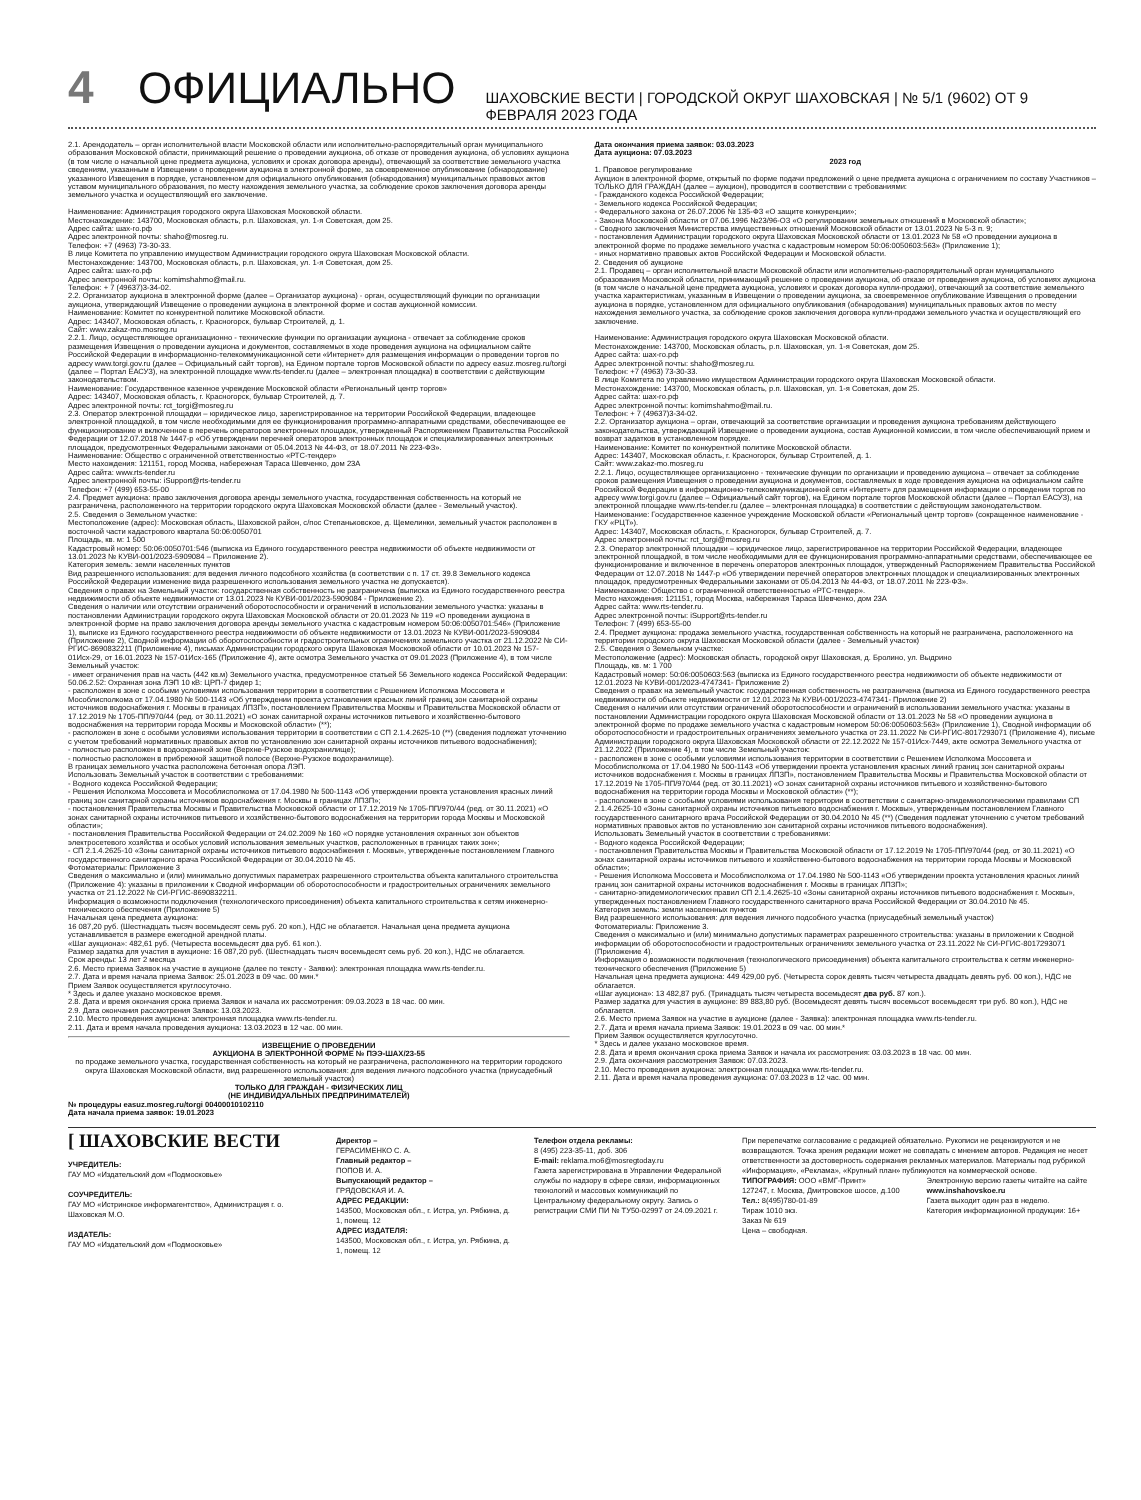4 ОФИЦИАЛЬНО ШАХОВСКИЕ ВЕСТИ | ГОРОДСКОЙ ОКРУГ ШАХОВСКАЯ | № 5/1 (9602) ОТ 9 ФЕВРАЛЯ 2023 ГОДА
2.1. Арендодатель – орган исполнительной власти Московской области или исполнительно-распорядительный орган муниципального образования Московской области, принимающий решение о проведении аукциона, об отказе от проведения аукциона, об условиях аукциона (в том числе о начальной цене предмета аукциона, условиях и сроках договора аренды), отвечающий за соответствие земельного участка сведениям, указанным в Извещении о проведении аукциона в электронной форме, за своевременное опубликование (обнародование) указанного Извещения в порядке, установленном для официального опубликования (обнародования) муниципальных правовых актов уставом муниципального образования, по месту нахождения земельного участка, за соблюдение сроков заключения договора аренды земельного участка и осуществляющий его заключение.
Наименование: Администрация городского округа Шаховская Московской области.
Местонахождение: 143700, Московская область, р.п. Шаховская, ул. 1-я Советская, дом 25.
Адрес сайта: шах-го.рф
Адрес электронной почты: shaho@mosreg.ru.
Телефон: +7 (4963) 73-30-33.
В лице Комитета по управлению имуществом Администрации городского округа Шаховская Московской области.
Местонахождение: 143700, Московская область, р.п. Шаховская, ул. 1-я Советская, дом 25.
Адрес сайта: шах-го.рф
Адрес электронной почты: komimshahmo@mail.ru.
Телефон: + 7 (49637)3-34-02.
2.2. Организатор аукциона в электронной форме (далее – Организатор аукциона) - орган, осуществляющий функции по организации аукциона, утверждающий Извещение о проведении аукциона в электронной форме и состав аукционной комиссии.
Наименование: Комитет по конкурентной политике Московской области.
Адрес: 143407, Московская область, г. Красногорск, бульвар Строителей, д. 1.
Сайт: www.zakaz-mo.mosreg.ru
2.2.1. Лицо, осуществляющее организационно - технические функции по организации аукциона - отвечает за соблюдение сроков размещения Извещения о проведении аукциона и документов, составляемых в ходе проведения аукциона на официальном сайте Российской Федерации в информационно-телекоммуникационной сети «Интернет» для размещения информации о проведении торгов по адресу www.torgi.gov.ru (далее – Официальный сайт торгов), на Едином портале торгов Московской области по адресу easuz.mosreg.ru/torgi (далее – Портал ЕАСУЗ), на электронной площадке www.rts-tender.ru (далее – электронная площадка) в соответствии с действующим законодательством.
Наименование: Государственное казенное учреждение Московской области «Региональный центр торгов»
Адрес: 143407, Московская область, г. Красногорск, бульвар Строителей, д. 7.
Адрес электронной почты: rct_torgi@mosreg.ru
2.3. Оператор электронной площадки – юридическое лицо, зарегистрированное на территории Российской Федерации, владеющее электронной площадкой, в том числе необходимыми для ее функционирования программно-аппаратными средствами, обеспечивающее ее функционирование и включенное в перечень операторов электронных площадок, утвержденный Распоряжением Правительства Российской Федерации от 12.07.2018 № 1447-р «Об утверждении перечней операторов электронных площадок и специализированных электронных площадок, предусмотренных Федеральными законами от 05.04.2013 № 44-ФЗ, от 18.07.2011 № 223-ФЗ».
Наименование: Общество с ограниченной ответственностью «РТС-тендер»
Место нахождения: 121151, город Москва, набережная Тараса Шевченко, дом 23А
Адрес сайта: www.rts-tender.ru
Адрес электронной почты: iSupport@rts-tender.ru
Телефон: +7 (499) 653-55-00
2.4. Предмет аукциона: право заключения договора аренды земельного участка, государственная собственность на который не разграничена, расположенного на территории городского округа Шаховская Московской области (далее - Земельный участок).
2.5. Сведения о Земельном участке:
Местоположение (адрес): Московская область, Шаховской район, с/пос Степаньковское, д. Щемелинки, земельный участок расположен в восточной части кадастрового квартала 50:06:0050701
Площадь, кв. м: 1 500
Кадастровый номер: 50:06:0050701:546 (выписка из Единого государственного реестра недвижимости об объекте недвижимости от 13.01.2023 № КУВИ-001/2023-5909084 – Приложение 2).
Категория земель: земли населенных пунктов
Вид разрешенного использования: для ведения личного подсобного хозяйства (в соответствии с п. 17 ст. 39.8 Земельного кодекса Российской Федерации изменение вида разрешенного использования земельного участка не допускается).
Сведения о правах на Земельный участок: государственная собственность не разграничена (выписка из Единого государственного реестра недвижимости об объекте недвижимости от 13.01.2023 № КУВИ-001/2023-5909084 - Приложение 2).
Сведения о наличии или отсутствии ограничений оборотоспособности и ограничений в использовании земельного участка: указаны в постановлении Администрации городского округа Шаховская Московской области от 20.01.2023 № 119 «О проведении аукциона в электронной форме на право заключения договора аренды земельного участка с кадастровым номером 50:06:0050701:546» (Приложение 1), выписке из Единого государственного реестра недвижимости об объекте недвижимости от 13.01.2023 № КУВИ-001/2023-5909084 (Приложение 2), Сводной информации об оборотоспособности и градостроительных ограничениях земельного участка от 21.12.2022 № СИ-РГИС-8690832211 (Приложение 4), письмах Администрации городского округа Шаховская Московской области от 10.01.2023 № 157-01Исх-29, от 16.01.2023 № 157-01Исх-165 (Приложение 4), акте осмотра Земельного участка от 09.01.2023 (Приложение 4), в том числе Земельный участок:
- имеет ограничения прав на часть (442 кв.м) Земельного участка, предусмотренное статьей 56 Земельного кодекса Российской Федерации: 50.06.2.52: Охранная зона ЛЭП 10 кВ: ЦРП-7 фидер 1;
- расположен в зоне с особыми условиями использования территории в соответствии с Решением Исполкома Моссовета и Мособлисполкома от 17.04.1980 № 500-1143 «Об утверждении проекта установления красных линий границ зон санитарной охраны источников водоснабжения г. Москвы в границах ЛПЗП», постановлением Правительства Москвы и Правительства Московской области от 17.12.2019 № 1705-ПП/970/44 (ред. от 30.11.2021) «О зонах санитарной охраны источников питьевого и хозяйственно-бытового водоснабжения на территории города Москвы и Московской области» (**);
- расположен в зоне с особыми условиями использования территории в соответствии с СП 2.1.4.2625-10 (**) (сведения подлежат уточнению с учетом требований нормативных правовых актов по установлению зон санитарной охраны источников питьевого водоснабжения);
- полностью расположен в водоохранной зоне (Верхне-Рузское водохранилище);
- полностью расположен в прибрежной защитной полосе (Верхне-Рузское водохранилище).
В границах земельного участка расположена бетонная опора ЛЭП.
Использовать Земельный участок в соответствии с требованиями:
- Водного кодекса Российской Федерации;
- Решения Исполкома Моссовета и Мособлисполкома от 17.04.1980 № 500-1143 «Об утверждении проекта установления красных линий границ зон санитарной охраны источников водоснабжения г. Москвы в границах ЛПЗП»;
- постановления Правительства Москвы и Правительства Московской области от 17.12.2019 № 1705-ПП/970/44 (ред. от 30.11.2021) «О зонах санитарной охраны источников питьевого и хозяйственно-бытового водоснабжения на территории города Москвы и Московской области»;
- постановления Правительства Российской Федерации от 24.02.2009 № 160 «О порядке установления охранных зон объектов электросетевого хозяйства и особых условий использования земельных участков, расположенных в границах таких зон»;
- СП 2.1.4.2625-10 «Зоны санитарной охраны источников питьевого водоснабжения г. Москвы», утвержденные постановлением Главного государственного санитарного врача Российской Федерации от 30.04.2010 № 45.
Фотоматериалы: Приложение 3
Сведения о максимально и (или) минимально допустимых параметрах разрешенного строительства объекта капитального строительства (Приложение 4): указаны в приложении к Сводной информации об оборотоспособности и градостроительных ограничениях земельного участка от 21.12.2022 № СИ-РГИС-8690832211.
Информация о возможности подключения (технологического присоединения) объекта капитального строительства к сетям инженерно-технического обеспечения (Приложение 5)
Начальная цена предмета аукциона:
16 087,20 руб. (Шестнадцать тысяч восемьдесят семь руб. 20 коп.), НДС не облагается. Начальная цена предмета аукциона устанавливается в размере ежегодной арендной платы.
«Шаг аукциона»: 482,61 руб. (Четыреста восемьдесят два руб. 61 коп.).
Размер задатка для участия в аукционе: 16 087,20 руб. (Шестнадцать тысяч восемьдесят семь руб. 20 коп.), НДС не облагается.
Срок аренды: 13 лет 2 месяца
2.6. Место приема Заявок на участие в аукционе (далее по тексту - Заявки): электронная площадка www.rts-tender.ru.
2.7. Дата и время начала приема Заявок: 25.01.2023 в 09 час. 00 мин.*
Прием Заявок осуществляется круглосуточно.
* Здесь и далее указано московское время.
2.8. Дата и время окончания срока приема Заявок и начала их рассмотрения: 09.03.2023 в 18 час. 00 мин.
2.9. Дата окончания рассмотрения Заявок: 13.03.2023.
2.10. Место проведения аукциона: электронная площадка www.rts-tender.ru.
2.11. Дата и время начала проведения аукциона: 13.03.2023 в 12 час. 00 мин.
ИЗВЕЩЕНИЕ О ПРОВЕДЕНИИ
АУКЦИОНА В ЭЛЕКТРОННОЙ ФОРМЕ № ПЭЭ-ШАХ/23-55
по продаже земельного участка, государственная собственность на который не разграничена, расположенного на территории городского округа Шаховская Московской области, вид разрешенного использования: для ведения личного подсобного участка (приусадебный земельный участок)
ТОЛЬКО ДЛЯ ГРАЖДАН - ФИЗИЧЕСКИХ ЛИЦ
(НЕ ИНДИВИДУАЛЬНЫХ ПРЕДПРИНИМАТЕЛЕЙ)
№ процедуры easuz.mosreg.ru/torgi 00400010102110
Дата начала приема заявок: 19.01.2023
Дата окончания приема заявок: 03.03.2023
Дата аукциона: 07.03.2023
2023 год
1. Правовое регулирование
Аукцион в электронной форме, открытый по форме подачи предложений о цене предмета аукциона с ограничением по составу Участников – ТОЛЬКО ДЛЯ ГРАЖДАН (далее – аукцион), проводится в соответствии с требованиями:
- Гражданского кодекса Российской Федерации;
- Земельного кодекса Российской Федерации;
- Федерального закона от 26.07.2006 № 135-ФЗ «О защите конкуренции»;
- Закона Московской области от 07.06.1996 №23/96-ОЗ «О регулировании земельных отношений в Московской области»;
- Сводного заключения Министерства имущественных отношений Московской области от 13.01.2023 № 5-3 п. 9;
- постановления Администрации городского округа Шаховская Московской области от 13.01.2023 № 58 «О проведении аукциона в электронной форме по продаже земельного участка с кадастровым номером 50:06:0050603:563» (Приложение 1);
- иных нормативно правовых актов Российской Федерации и Московской области.
2. Сведения об аукционе
2.1. Продавец – орган исполнительной власти Московской области или исполнительно-распорядительный орган муниципального образования Московской области, принимающий решение о проведении аукциона, об отказе от проведения аукциона, об условиях аукциона (в том числе о начальной цене предмета аукциона, условиях и сроках договора купли-продажи), отвечающий за соответствие земельного участка характеристикам, указанным в Извещении о проведении аукциона, за своевременное опубликование Извещения о проведении аукциона в порядке, установленном для официального опубликования (обнародования) муниципальных правовых актов по месту нахождения земельного участка, за соблюдение сроков заключения договора купли-продажи земельного участка и осуществляющий его заключение.
Наименование: Администрация городского округа Шаховская Московской области.
Местонахождение: 143700, Московская область, р.п. Шаховская, ул. 1-я Советская, дом 25.
Адрес сайта: шах-го.рф
Адрес электронной почты: shaho@mosreg.ru.
Телефон: +7 (4963) 73-30-33.
В лице Комитета по управлению имуществом Администрации городского округа Шаховская Московской области.
Местонахождение: 143700, Московская область, р.п. Шаховская, ул. 1-я Советская, дом 25.
Адрес сайта: шах-го.рф
Адрес электронной почты: komimshahmo@mail.ru.
Телефон: + 7 (49637)3-34-02.
2.2. Организатор аукциона – орган, отвечающий за соответствие организации и проведения аукциона требованиям действующего законодательства, утверждающий Извещение о проведении аукциона, состав Аукционной комиссии, в том числе обеспечивающий прием и возврат задатков в установленном порядке.
Наименование: Комитет по конкурентной политике Московской области.
Адрес: 143407, Московская область, г. Красногорск, бульвар Строителей, д. 1.
Сайт: www.zakaz-mo.mosreg.ru
2.2.1. Лицо, осуществляющее организационно - технические функции по организации и проведению аукциона – отвечает за соблюдение сроков размещения Извещения о проведении аукциона и документов, составляемых в ходе проведения аукциона на официальном сайте Российской Федерации в информационно-телекоммуникационной сети «Интернет» для размещения информации о проведении торгов по адресу www.torgi.gov.ru (далее – Официальный сайт торгов), на Едином портале торгов Московской области (далее – Портал ЕАСУЗ), на электронной площадке www.rts-tender.ru (далее – электронная площадка) в соответствии с действующим законодательством.
Наименование: Государственное казенное учреждение Московской области «Региональный центр торгов» (сокращенное наименование - ГКУ «РЦТ»).
Адрес: 143407, Московская область, г. Красногорск, бульвар Строителей, д. 7.
Адрес электронной почты: rct_torgi@mosreg.ru
2.3. Оператор электронной площадки – юридическое лицо, зарегистрированное на территории Российской Федерации, владеющее электронной площадкой, в том числе необходимыми для ее функционирования программно-аппаратными средствами, обеспечивающее ее функционирование и включенное в перечень операторов электронных площадок, утвержденный Распоряжением Правительства Российской Федерации от 12.07.2018 № 1447-р «Об утверждении перечней операторов электронных площадок и специализированных электронных площадок, предусмотренных Федеральными законами от 05.04.2013 № 44-ФЗ, от 18.07.2011 № 223-ФЗ».
Наименование: Общество с ограниченной ответственностью «РТС-тендер».
Место нахождения: 121151, город Москва, набережная Тараса Шевченко, дом 23А
Адрес сайта: www.rts-tender.ru.
Адрес электронной почты: iSupport@rts-tender.ru
Телефон: 7 (499) 653-55-00
2.4. Предмет аукциона: продажа земельного участка, государственная собственность на который не разграничена, расположенного на территории городского округа Шаховская Московской области (далее - Земельный участок)
2.5. Сведения о Земельном участке:
Местоположение (адрес): Московская область, городской округ Шаховская, д. Бролино, ул. Выдрино
Площадь, кв. м: 1 700
Кадастровый номер: 50:06:0050603:563 (выписка из Единого государственного реестра недвижимости об объекте недвижимости от 12.01.2023 № КУВИ-001/2023-4747341- Приложение 2)
Сведения о правах на земельный участок: государственная собственность не разграничена (выписка из Единого государственного реестра недвижимости об объекте недвижимости от 12.01.2023 № КУВИ-001/2023-4747341- Приложение 2)
Сведения о наличии или отсутствии ограничений оборотоспособности и ограничений в использовании земельного участка: указаны в постановлении Администрации городского округа Шаховская Московской области от 13.01.2023 № 58 «О проведении аукциона в электронной форме по продаже земельного участка с кадастровым номером 50:06:0050603:563» (Приложение 1), Сводной информации об оборотоспособности и градостроительных ограничениях земельного участка от 23.11.2022 № СИ-РГИС-8017293071 (Приложение 4), письме Администрации городского округа Шаховская Московской области от 22.12.2022 № 157-01Исх-7449, акте осмотра Земельного участка от 21.12.2022 (Приложение 4), в том числе Земельный участок:
- расположен в зоне с особыми условиями использования территории в соответствии с Решением Исполкома Моссовета и Мособлисполкома от 17.04.1980 № 500-1143 «Об утверждении проекта установления красных линий границ зон санитарной охраны источников водоснабжения г. Москвы в границах ЛПЗП», постановлением Правительства Москвы и Правительства Московской области от 17.12.2019 № 1705-ПП/970/44 (ред. от 30.11.2021) «О зонах санитарной охраны источников питьевого и хозяйственно-бытового водоснабжения на территории города Москвы и Московской области» (**);
- расположен в зоне с особыми условиями использования территории в соответствии с санитарно-эпидемиологическими правилами СП 2.1.4.2625-10 «Зоны санитарной охраны источников питьевого водоснабжения г. Москвы», утвержденным постановлением Главного государственного санитарного врача Российской Федерации от 30.04.2010 № 45 (**) (Сведения подлежат уточнению с учетом требований нормативных правовых актов по установлению зон санитарной охраны источников питьевого водоснабжения).
Использовать Земельный участок в соответствии с требованиями:
- Водного кодекса Российской Федерации;
- постановления Правительства Москвы и Правительства Московской области от 17.12.2019 № 1705-ПП/970/44 (ред. от 30.11.2021) «О зонах санитарной охраны источников питьевого и хозяйственно-бытового водоснабжения на территории города Москвы и Московской области»;
- Решения Исполкома Моссовета и Мособлисполкома от 17.04.1980 № 500-1143 «Об утверждении проекта установления красных линий границ зон санитарной охраны источников водоснабжения г. Москвы в границах ЛПЗП»;
- санитарно-эпидемиологических правил СП 2.1.4.2625-10 «Зоны санитарной охраны источников питьевого водоснабжения г. Москвы», утвержденных постановлением Главного государственного санитарного врача Российской Федерации от 30.04.2010 № 45.
Категория земель: земли населенных пунктов
Вид разрешенного использования: для ведения личного подсобного участка (приусадебный земельный участок)
Фотоматериалы: Приложение 3.
Сведения о максимально и (или) минимально допустимых параметрах разрешенного строительства: указаны в приложении к Сводной информации об оборотоспособности и градостроительных ограничениях земельного участка от 23.11.2022 № СИ-РГИС-8017293071 (Приложение 4).
Информация о возможности подключения (технологического присоединения) объекта капитального строительства к сетям инженерно-технического обеспечения (Приложение 5)
Начальная цена предмета аукциона: 449 429,00 руб. (Четыреста сорок девять тысяч четыреста двадцать девять руб. 00 коп.), НДС не облагается.
«Шаг аукциона»: 13 482,87 руб. (Тринадцать тысяч четыреста восемьдесят два руб. 87 коп.).
Размер задатка для участия в аукционе: 89 883,80 руб. (Восемьдесят девять тысяч восемьсот восемьдесят три руб. 80 коп.), НДС не облагается.
2.6. Место приема Заявок на участие в аукционе (далее - Заявка): электронная площадка www.rts-tender.ru.
2.7. Дата и время начала приема Заявок: 19.01.2023 в 09 час. 00 мин.*
Прием Заявок осуществляется круглосуточно.
* Здесь и далее указано московское время.
2.8. Дата и время окончания срока приема Заявок и начала их рассмотрения: 03.03.2023 в 18 час. 00 мин.
2.9. Дата окончания рассмотрения Заявок: 07.03.2023.
2.10. Место проведения аукциона: электронная площадка www.rts-tender.ru.
2.11. Дата и время начала проведения аукциона: 07.03.2023 в 12 час. 00 мин.
[ ШАХОВСКИЕ ВЕСТИ
УЧРЕДИТЕЛЬ:
ГАУ МО «Издательский дом «Подмосковье»
СОУЧРЕДИТЕЛЬ:
ГАУ МО «Истринское информагентство», Администрация г. о. Шаховская М.О.
ИЗДАТЕЛЬ:
ГАУ МО «Издательский дом «Подмосковье»
Директор –
ГЕРАСИМЕНКО С. А.
Главный редактор –
ПОПОВ И. А.
Выпускающий редактор –
ГРЯДОВСКАЯ И. А.
АДРЕС РЕДАКЦИИ:
143500, Московская обл., г. Истра, ул. Рябкина, д. 1, помещ. 12
АДРЕС ИЗДАТЕЛЯ:
143500, Московская обл., г. Истра, ул. Рябкина, д. 1, помещ. 12
Телефон отдела рекламы:
8 (495) 223-35-11, доб. 306
E-mail: reklama.mo6@mosregtoday.ru
Газета зарегистрирована в Управлении Федеральной службы по надзору в сфере связи, информационных технологий и массовых коммуникаций по Центральному федеральному округу. Запись о регистрации СМИ ПИ № ТУ50-02997 от 24.09.2021 г.
При перепечатке согласование с редакцией обязательно. Рукописи не рецензируются и не возвращаются. Точка зрения редакции может не совпадать с мнением авторов. Редакция не несет ответственности за достоверность содержания рекламных материалов. Материалы под рубрикой «Информация», «Реклама», «Крупный план» публикуются на коммерческой основе.
ТИПОГРАФИЯ: ООО «ВМГ-Принт»
127247, г. Москва, Дмитровское шоссе, д.100
Тел.: 8(495)780-01-89
Тираж 1010 экз.
Заказ № 619
Цена – свободная.
Электронную версию газеты читайте на сайте
www.inshahovskoe.ru
Газета выходит один раз в неделю.
Категория информационной продукции: 16+